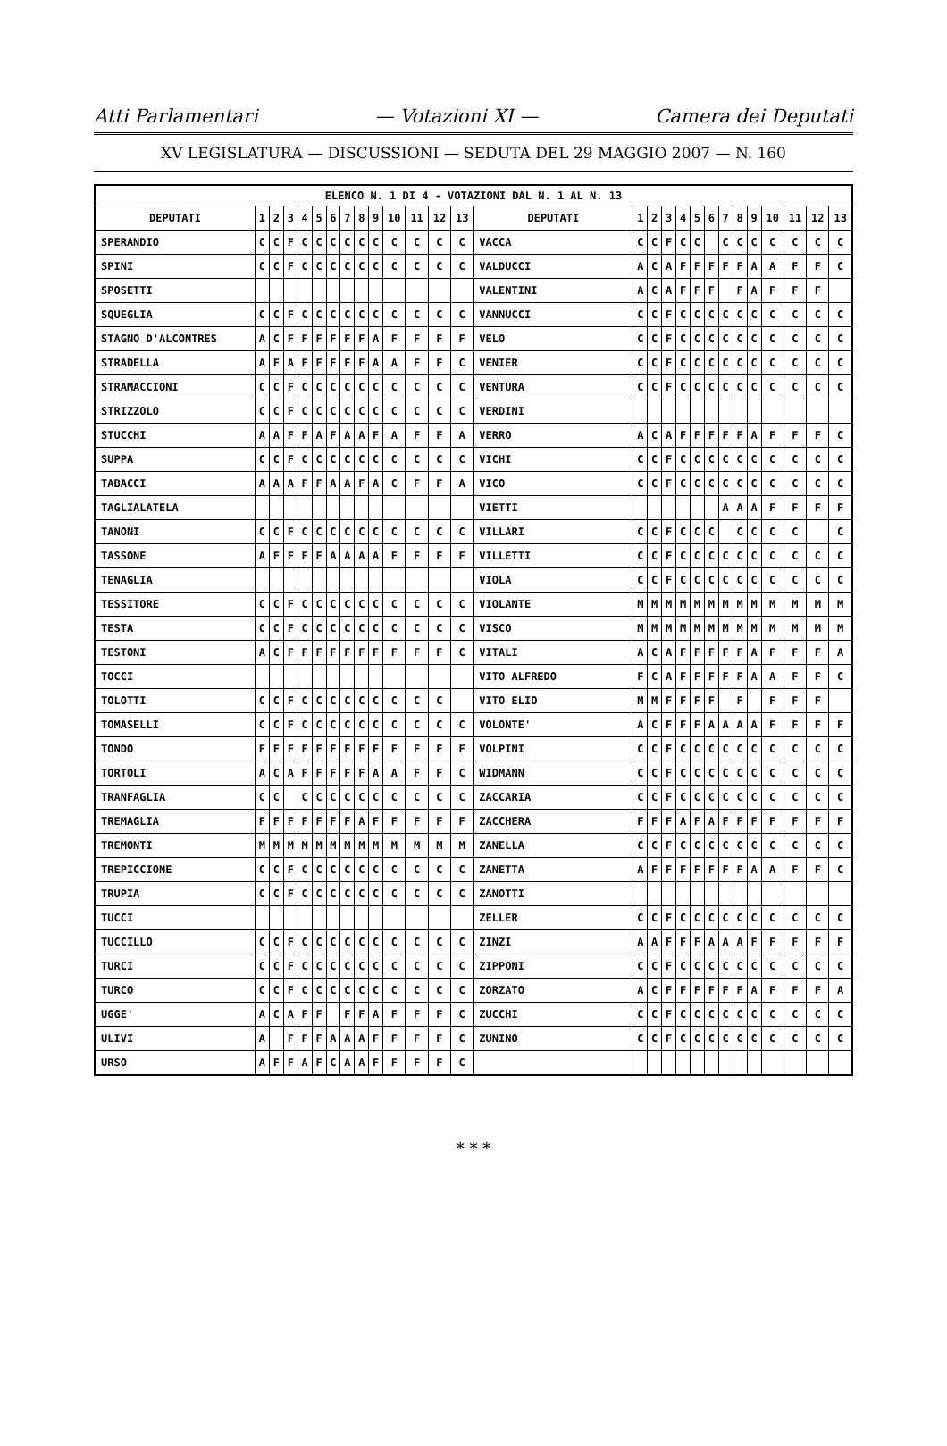Atti Parlamentari — Votazioni XI — Camera dei Deputati
XV LEGISLATURA — DISCUSSIONI — SEDUTA DEL 29 MAGGIO 2007 — N. 160
| ELENCO N. 1 DI 4 - VOTAZIONI DAL N. 1 AL N. 13 | | | | | | | | | | | | | | | | | | | | | | | | | | | |
| DEPUTATI | 1 | 2 | 3 | 4 | 5 | 6 | 7 | 8 | 9 | 10 | 11 | 12 | 13 | DEPUTATI | 1 | 2 | 3 | 4 | 5 | 6 | 7 | 8 | 9 | 10 | 11 | 12 | 13 |
| SPERANDIO | C | C | F | C | C | C | C | C | C | C | C | C | C | VACCA | C | C | F | C | C | | C | C | C | C | C | C | C |
| SPINI | C | C | F | C | C | C | C | C | C | C | C | C | C | VALDUCCI | A | C | A | F | F | F | F | F | A | A | F | F | C |
| SPOSETTI | | | | | | | | | | | | | | VALENTINI | A | C | A | F | F | F | | F | A | F | F | F | |
| SQUEGLIA | C | C | F | C | C | C | C | C | C | C | C | C | C | VANNUCCI | C | C | F | C | C | C | C | C | C | C | C | C | C |
| STAGNO D'ALCONTRES | A | C | F | F | F | F | F | F | A | F | F | F | F | VELO | C | C | F | C | C | C | C | C | C | C | C | C | C |
| STRADELLA | A | F | A | F | F | F | F | F | A | A | F | F | C | VENIER | C | C | F | C | C | C | C | C | C | C | C | C | C |
| STRAMACCIONI | C | C | F | C | C | C | C | C | C | C | C | C | C | VENTURA | C | C | F | C | C | C | C | C | C | C | C | C | C |
| STRIZZOLO | C | C | F | C | C | C | C | C | C | C | C | C | C | VERDINI | | | | | | | | | | | | | |
| STUCCHI | A | A | F | F | A | F | A | A | F | A | F | F | A | VERRO | A | C | A | F | F | F | F | F | A | F | F | F | C |
| SUPPA | C | C | F | C | C | C | C | C | C | C | C | C | C | VICHI | C | C | F | C | C | C | C | C | C | C | C | C | C |
| TABACCI | A | A | A | F | F | A | A | F | A | C | F | F | A | VICO | C | C | F | C | C | C | C | C | C | C | C | C | C |
| TAGLIALATELA | | | | | | | | | | | | | | VIETTI | | | | | | | A | A | A | F | F | F | F |
| TANONI | C | C | F | C | C | C | C | C | C | C | C | C | C | VILLARI | C | C | F | C | C | C | | C | C | C | C | | C |
| TASSONE | A | F | F | F | F | A | A | A | A | F | F | F | F | VILLETTI | C | C | F | C | C | C | C | C | C | C | C | C | C |
| TENAGLIA | | | | | | | | | | | | | | VIOLA | C | C | F | C | C | C | C | C | C | C | C | C | C |
| TESSITORE | C | C | F | C | C | C | C | C | C | C | C | C | C | VIOLANTE | M | M | M | M | M | M | M | M | M | M | M | M | M |
| TESTA | C | C | F | C | C | C | C | C | C | C | C | C | C | VISCO | M | M | M | M | M | M | M | M | M | M | M | M | M |
| TESTONI | A | C | F | F | F | F | F | F | F | F | F | F | C | VITALI | A | C | A | F | F | F | F | F | A | F | F | F | A |
| TOCCI | | | | | | | | | | | | | | VITO ALFREDO | F | C | A | F | F | F | F | F | A | A | F | F | C |
| TOLOTTI | C | C | F | C | C | C | C | C | C | C | C | C | | VITO ELIO | M | M | F | F | F | F | | F | | F | F | F | |
| TOMASELLI | C | C | F | C | C | C | C | C | C | C | C | C | C | VOLONTE' | A | C | F | F | F | A | A | A | A | F | F | F | F |
| TONDO | F | F | F | F | F | F | F | F | F | F | F | F | F | VOLPINI | C | C | F | C | C | C | C | C | C | C | C | C | C |
| TORTOLI | A | C | A | F | F | F | F | F | A | A | F | F | C | WIDMANN | C | C | F | C | C | C | C | C | C | C | C | C | C |
| TRANFAGLIA | C | C | | C | C | C | C | C | C | C | C | C | C | ZACCARIA | C | C | F | C | C | C | C | C | C | C | C | C | C |
| TREMAGLIA | F | F | F | F | F | F | F | A | F | F | F | F | F | ZACCHERA | F | F | F | A | F | A | F | F | F | F | F | F | F |
| TREMONTI | M | M | M | M | M | M | M | M | M | M | M | M | M | ZANELLA | C | C | F | C | C | C | C | C | C | C | C | C | C |
| TREPICCIONE | C | C | F | C | C | C | C | C | C | C | C | C | C | ZANETTA | A | F | F | F | F | F | F | F | A | A | F | F | C |
| TRUPIA | C | C | F | C | C | C | C | C | C | C | C | C | C | ZANOTTI | | | | | | | | | | | | | |
| TUCCI | | | | | | | | | | | | | | ZELLER | C | C | F | C | C | C | C | C | C | C | C | C | C |
| TUCCILLO | C | C | F | C | C | C | C | C | C | C | C | C | C | ZINZI | A | A | F | F | F | A | A | A | F | F | F | F | F |
| TURCI | C | C | F | C | C | C | C | C | C | C | C | C | C | ZIPPONI | C | C | F | C | C | C | C | C | C | C | C | C | C |
| TURCO | C | C | F | C | C | C | C | C | C | C | C | C | C | ZORZATO | A | C | F | F | F | F | F | F | A | F | F | F | A |
| UGGE' | A | C | A | F | F | | F | F | A | F | F | F | C | ZUCCHI | C | C | F | C | C | C | C | C | C | C | C | C | C |
| ULIVI | A | | F | F | F | A | A | A | F | F | F | F | C | ZUNINO | C | C | F | C | C | C | C | C | C | C | C | C | C |
| URSO | A | F | F | A | F | C | A | A | F | F | F | F | C | | | | | | | | | | | | | | |
* * *